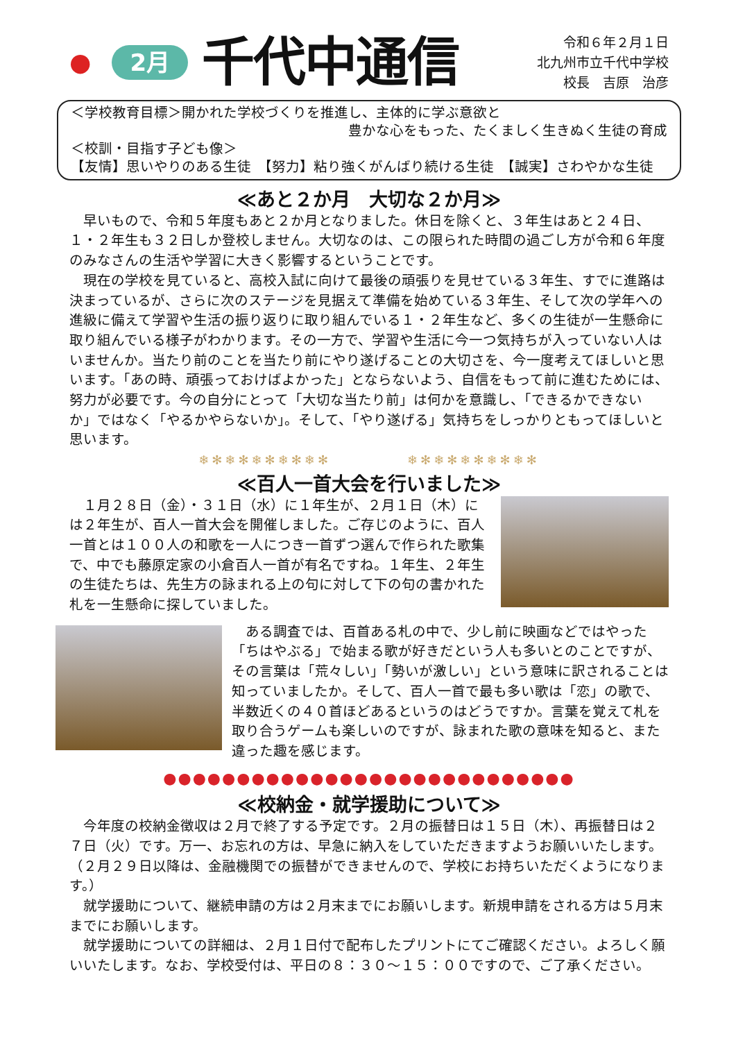●
2月
千代中通信
令和６年２月１日
北九州市立千代中学校
校長　吉原　治彦
＜学校教育目標＞開かれた学校づくりを推進し、主体的に学ぶ意欲と
豊かな心をもった、たくましく生きぬく生徒の育成
＜校訓・目指す子ども像＞
【友情】思いやりのある生徒　【努力】粘り強くがんばり続ける生徒　【誠実】さわやかな生徒
≪あと２か月　大切な２か月≫
早いもので、令和５年度もあと２か月となりました。休日を除くと、３年生はあと２４日、１・２年生も３２日しか登校しません。大切なのは、この限られた時間の過ごし方が令和６年度のみなさんの生活や学習に大きく影響するということです。
現在の学校を見ていると、高校入試に向けて最後の頑張りを見せている３年生、すでに進路は決まっているが、さらに次のステージを見据えて準備を始めている３年生、そして次の学年への進級に備えて学習や生活の振り返りに取り組んでいる１・２年生など、多くの生徒が一生懸命に取り組んでいる様子がわかります。その一方で、学習や生活に今一つ気持ちが入っていない人はいませんか。当たり前のことを当たり前にやり遂げることの大切さを、今一度考えてほしいと思います。「あの時、頑張っておけばよかった」とならないよう、自信をもって前に進むためには、努力が必要です。今の自分にとって「大切な当たり前」は何かを意識し、「できるかできないか」ではなく「やるかやらないか」。そして、「やり遂げる」気持ちをしっかりともってほしいと思います。
❄✻❄✻❄✻❄✻❄✻　　　　　❄✻❄✻❄✻❄✻❄✻
≪百人一首大会を行いました≫
１月２８日（金）・３１日（水）に１年生が、２月１日（木）には２年生が、百人一首大会を開催しました。ご存じのように、百人一首とは１００人の和歌を一人につき一首ずつ選んで作られた歌集で、中でも藤原定家の小倉百人一首が有名ですね。１年生、２年生の生徒たちは、先生方の詠まれる上の句に対して下の句の書かれた札を一生懸命に探していました。
ある調査では、百首ある札の中で、少し前に映画などではやった「ちはやぶる」で始まる歌が好きだという人も多いとのことですが、その言葉は「荒々しい」「勢いが激しい」という意味に訳されることは知っていましたか。そして、百人一首で最も多い歌は「恋」の歌で、半数近くの４０首ほどあるというのはどうですか。言葉を覚えて札を取り合うゲームも楽しいのですが、詠まれた歌の意味を知ると、また違った趣を感じます。
●●●●●●●●●●●●●●●●●●●●●●●●●●●●
≪校納金・就学援助について≫
今年度の校納金徴収は２月で終了する予定です。２月の振替日は１５日（木）、再振替日は２７日（火）です。万一、お忘れの方は、早急に納入をしていただきますようお願いいたします。（２月２９日以降は、金融機関での振替ができませんので、学校にお持ちいただくようになります。）
就学援助について、継続申請の方は２月末までにお願いします。新規申請をされる方は５月末までにお願いします。
就学援助についての詳細は、２月１日付で配布したプリントにてご確認ください。よろしく願いいたします。なお、学校受付は、平日の８：３０～１５：００ですので、ご了承ください。